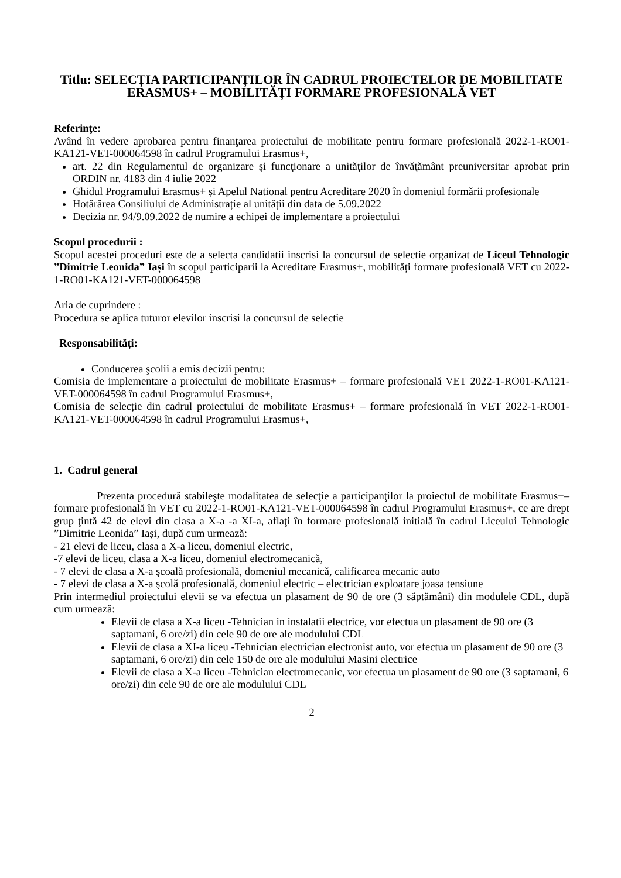Titlu: SELECȚIA PARTICIPANȚILOR ÎN CADRUL PROIECTELOR DE MOBILITATE ERASMUS+ – MOBILITĂȚI FORMARE PROFESIONALĂ VET
Referinţe:
Având în vedere aprobarea pentru finanţarea proiectului de mobilitate pentru formare profesională 2022-1-RO01-KA121-VET-000064598 în cadrul Programului Erasmus+,
art. 22 din Regulamentul de organizare şi funcţionare a unităţilor de învăţământ preuniversitar aprobat prin ORDIN nr. 4183 din 4 iulie 2022
Ghidul Programului Erasmus+ și Apelul National pentru Acreditare 2020 în domeniul formării profesionale
Hotărârea Consiliului de Administrație al unității din data de 5.09.2022
Decizia nr. 94/9.09.2022 de numire a echipei de implementare a proiectului
Scopul procedurii :
Scopul acestei proceduri este de a selecta candidatii inscrisi la concursul de selectie organizat de Liceul Tehnologic ”Dimitrie Leonida” Iași în scopul participarii la Acreditare Erasmus+, mobilități formare profesională VET cu 2022-1-RO01-KA121-VET-000064598
Aria de cuprindere :
Procedura se aplica tuturor elevilor inscrisi la concursul de selectie
Responsabilități:
Conducerea şcolii a emis decizii pentru:
Comisia de implementare a proiectului de mobilitate Erasmus+ – formare profesională VET 2022-1-RO01-KA121-VET-000064598 în cadrul Programului Erasmus+,
Comisia de selecție din cadrul proiectului de mobilitate Erasmus+ – formare profesională în VET 2022-1-RO01-KA121-VET-000064598 în cadrul Programului Erasmus+,
1. Cadrul general
Prezenta procedură stabileşte modalitatea de selecţie a participanţilor la proiectul de mobilitate Erasmus+– formare profesională în VET cu 2022-1-RO01-KA121-VET-000064598 în cadrul Programului Erasmus+, ce are drept grup ţintă 42 de elevi din clasa a X-a -a XI-a, aflaţi în formare profesională initială în cadrul Liceului Tehnologic ”Dimitrie Leonida” Iași, după cum urmează:
- 21 elevi de liceu, clasa a X-a liceu, domeniul electric,
-7 elevi de liceu, clasa a X-a liceu, domeniul electromecanică,
- 7 elevi de clasa a X-a şcoală profesională, domeniul mecanică, calificarea mecanic auto
- 7 elevi de clasa a X-a şcolă profesională, domeniul electric – electrician exploatare joasa tensiune
Prin intermediul proiectului elevii se va efectua un plasament de 90 de ore (3 săptămâni) din modulele CDL, după cum urmează:
Elevii de clasa a X-a liceu -Tehnician in instalatii electrice, vor efectua un plasament de 90 ore (3 saptamani, 6 ore/zi) din cele 90 de ore ale modulului CDL
Elevii de clasa a XI-a liceu -Tehnician electrician electronist auto, vor efectua un plasament de 90 ore (3 saptamani, 6 ore/zi) din cele 150 de ore ale modulului Masini electrice
Elevii de clasa a X-a liceu -Tehnician electromecanic, vor efectua un plasament de 90 ore (3 saptamani, 6 ore/zi) din cele 90 de ore ale modulului CDL
2